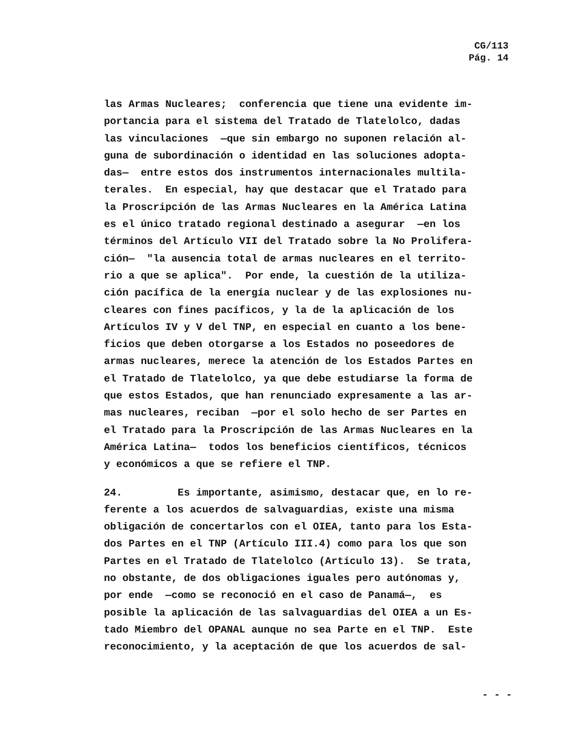CG/113
Pág. 14
las Armas Nucleares; conferencia que tiene una evidente im-
portancia para el sistema del Tratado de Tlatelolco, dadas
las vinculaciones —que sin embargo no suponen relación al-
guna de subordinación o identidad en las soluciones adopta-
das— entre estos dos instrumentos internacionales multila-
terales. En especial, hay que destacar que el Tratado para
la Proscripción de las Armas Nucleares en la América Latina
es el único tratado regional destinado a asegurar —en los
términos del Artículo VII del Tratado sobre la No Prolifera-
ción— "la ausencia total de armas nucleares en el territo-
rio a que se aplica". Por ende, la cuestión de la utiliza-
ción pacífica de la energía nuclear y de las explosiones nu-
cleares con fines pacíficos, y la de la aplicación de los
Artículos IV y V del TNP, en especial en cuanto a los bene-
ficios que deben otorgarse a los Estados no poseedores de
armas nucleares, merece la atención de los Estados Partes en
el Tratado de Tlatelolco, ya que debe estudiarse la forma de
que estos Estados, que han renunciado expresamente a las ar-
mas nucleares, reciban —por el solo hecho de ser Partes en
el Tratado para la Proscripción de las Armas Nucleares en la
América Latina— todos los beneficios científicos, técnicos
y económicos a que se refiere el TNP.
24. Es importante, asimismo, destacar que, en lo re-
ferente a los acuerdos de salvaguardias, existe una misma
obligación de concertarlos con el OIEA, tanto para los Esta-
dos Partes en el TNP (Artículo III.4) como para los que son
Partes en el Tratado de Tlatelolco (Artículo 13). Se trata,
no obstante, de dos obligaciones iguales pero autónomas y,
por ende —como se reconoció en el caso de Panamá—, es
posible la aplicación de las salvaguardias del OIEA a un Es-
tado Miembro del OPANAL aunque no sea Parte en el TNP. Este
reconocimiento, y la aceptación de que los acuerdos de sal-
- - -